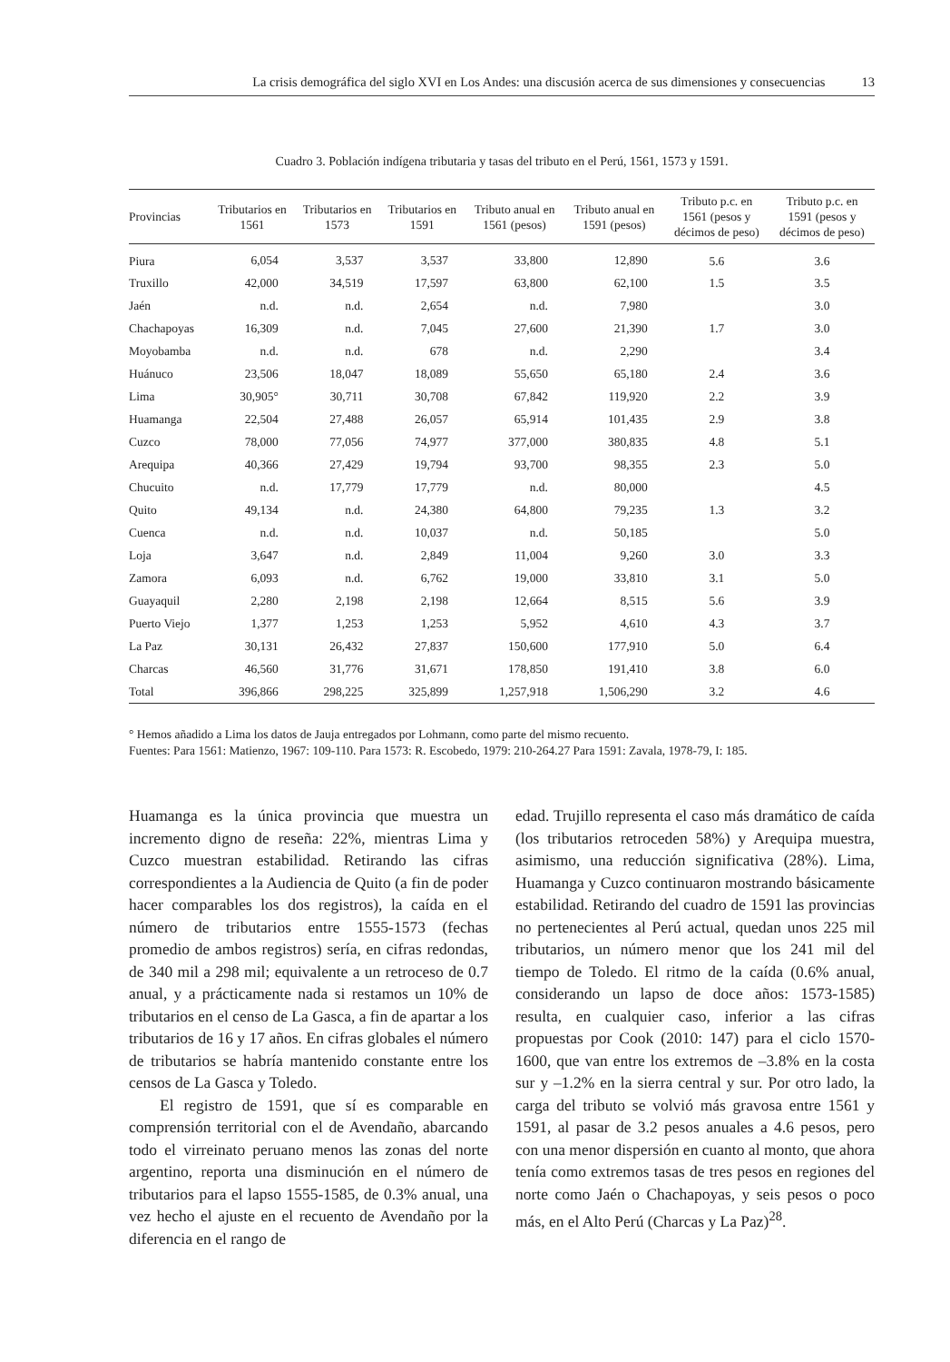La crisis demográfica del siglo XVI en Los Andes: una discusión acerca de sus dimensiones y consecuencias 13
Cuadro 3. Población indígena tributaria y tasas del tributo en el Perú, 1561, 1573 y 1591.
| Provincias | Tributarios en 1561 | Tributarios en 1573 | Tributarios en 1591 | Tributo anual en 1561 (pesos) | Tributo anual en 1591 (pesos) | Tributo p.c. en 1561 (pesos y décimos de peso) | Tributo p.c. en 1591 (pesos y décimos de peso) |
| --- | --- | --- | --- | --- | --- | --- | --- |
| Piura | 6,054 | 3,537 | 3,537 | 33,800 | 12,890 | 5.6 | 3.6 |
| Truxillo | 42,000 | 34,519 | 17,597 | 63,800 | 62,100 | 1.5 | 3.5 |
| Jaén | n.d. | n.d. | 2,654 | n.d. | 7,980 | | 3.0 |
| Chachapoyas | 16,309 | n.d. | 7,045 | 27,600 | 21,390 | 1.7 | 3.0 |
| Moyobamba | n.d. | n.d. | 678 | n.d. | 2,290 | | 3.4 |
| Huánuco | 23,506 | 18,047 | 18,089 | 55,650 | 65,180 | 2.4 | 3.6 |
| Lima | 30,905° | 30,711 | 30,708 | 67,842 | 119,920 | 2.2 | 3.9 |
| Huamanga | 22,504 | 27,488 | 26,057 | 65,914 | 101,435 | 2.9 | 3.8 |
| Cuzco | 78,000 | 77,056 | 74,977 | 377,000 | 380,835 | 4.8 | 5.1 |
| Arequipa | 40,366 | 27,429 | 19,794 | 93,700 | 98,355 | 2.3 | 5.0 |
| Chucuito | n.d. | 17,779 | 17,779 | n.d. | 80,000 | | 4.5 |
| Quito | 49,134 | n.d. | 24,380 | 64,800 | 79,235 | 1.3 | 3.2 |
| Cuenca | n.d. | n.d. | 10,037 | n.d. | 50,185 | | 5.0 |
| Loja | 3,647 | n.d. | 2,849 | 11,004 | 9,260 | 3.0 | 3.3 |
| Zamora | 6,093 | n.d. | 6,762 | 19,000 | 33,810 | 3.1 | 5.0 |
| Guayaquil | 2,280 | 2,198 | 2,198 | 12,664 | 8,515 | 5.6 | 3.9 |
| Puerto Viejo | 1,377 | 1,253 | 1,253 | 5,952 | 4,610 | 4.3 | 3.7 |
| La Paz | 30,131 | 26,432 | 27,837 | 150,600 | 177,910 | 5.0 | 6.4 |
| Charcas | 46,560 | 31,776 | 31,671 | 178,850 | 191,410 | 3.8 | 6.0 |
| Total | 396,866 | 298,225 | 325,899 | 1,257,918 | 1,506,290 | 3.2 | 4.6 |
° Hemos añadido a Lima los datos de Jauja entregados por Lohmann, como parte del mismo recuento.
Fuentes: Para 1561: Matienzo, 1967: 109-110. Para 1573: R. Escobedo, 1979: 210-264.27 Para 1591: Zavala, 1978-79, I: 185.
Huamanga es la única provincia que muestra un incremento digno de reseña: 22%, mientras Lima y Cuzco muestran estabilidad. Retirando las cifras correspondientes a la Audiencia de Quito (a fin de poder hacer comparables los dos registros), la caída en el número de tributarios entre 1555-1573 (fechas promedio de ambos registros) sería, en cifras redondas, de 340 mil a 298 mil; equivalente a un retroceso de 0.7 anual, y a prácticamente nada si restamos un 10% de tributarios en el censo de La Gasca, a fin de apartar a los tributarios de 16 y 17 años. En cifras globales el número de tributarios se habría mantenido constante entre los censos de La Gasca y Toledo.
El registro de 1591, que sí es comparable en comprensión territorial con el de Avendaño, abarcando todo el virreinato peruano menos las zonas del norte argentino, reporta una disminución en el número de tributarios para el lapso 1555-1585, de 0.3% anual, una vez hecho el ajuste en el recuento de Avendaño por la diferencia en el rango de
edad. Trujillo representa el caso más dramático de caída (los tributarios retroceden 58%) y Arequipa muestra, asimismo, una reducción significativa (28%). Lima, Huamanga y Cuzco continuaron mostrando básicamente estabilidad. Retirando del cuadro de 1591 las provincias no pertenecientes al Perú actual, quedan unos 225 mil tributarios, un número menor que los 241 mil del tiempo de Toledo. El ritmo de la caída (0.6% anual, considerando un lapso de doce años: 1573-1585) resulta, en cualquier caso, inferior a las cifras propuestas por Cook (2010: 147) para el ciclo 1570-1600, que van entre los extremos de –3.8% en la costa sur y –1.2% en la sierra central y sur. Por otro lado, la carga del tributo se volvió más gravosa entre 1561 y 1591, al pasar de 3.2 pesos anuales a 4.6 pesos, pero con una menor dispersión en cuanto al monto, que ahora tenía como extremos tasas de tres pesos en regiones del norte como Jaén o Chachapoyas, y seis pesos o poco más, en el Alto Perú (Charcas y La Paz)<sup>28</sup>.